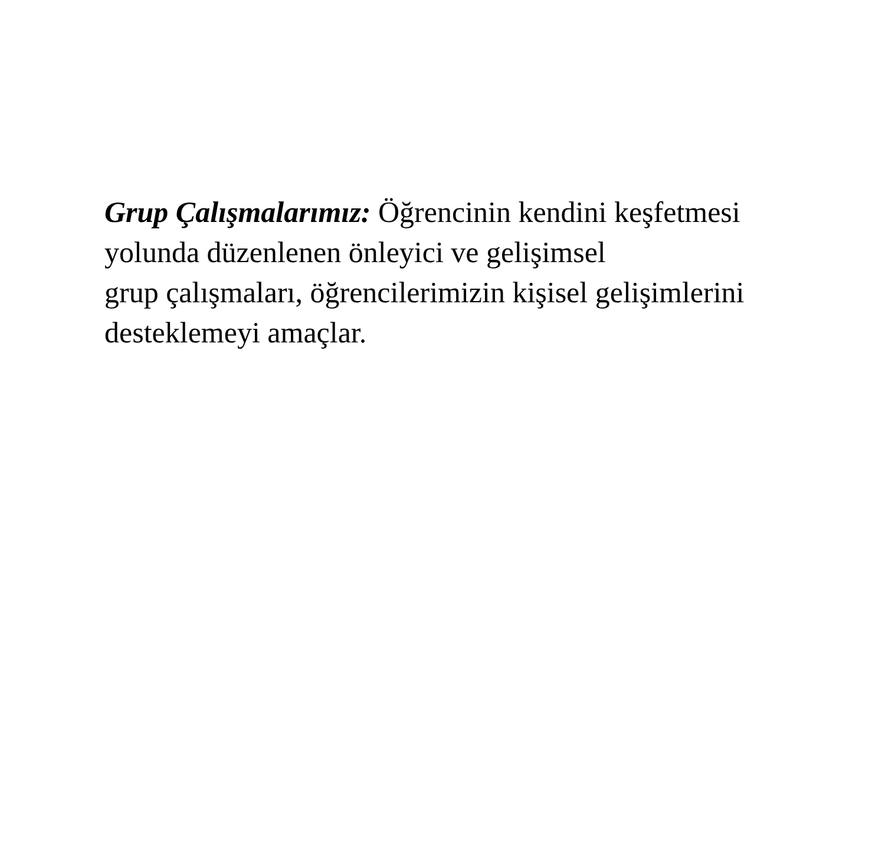Grup Çalışmalarımız: Öğrencinin kendini keşfetmesi
yolunda düzenlenen önleyici ve gelişimsel
grup çalışmaları, öğrencilerimizin kişisel gelişimlerini
desteklemeyi amaçlar.